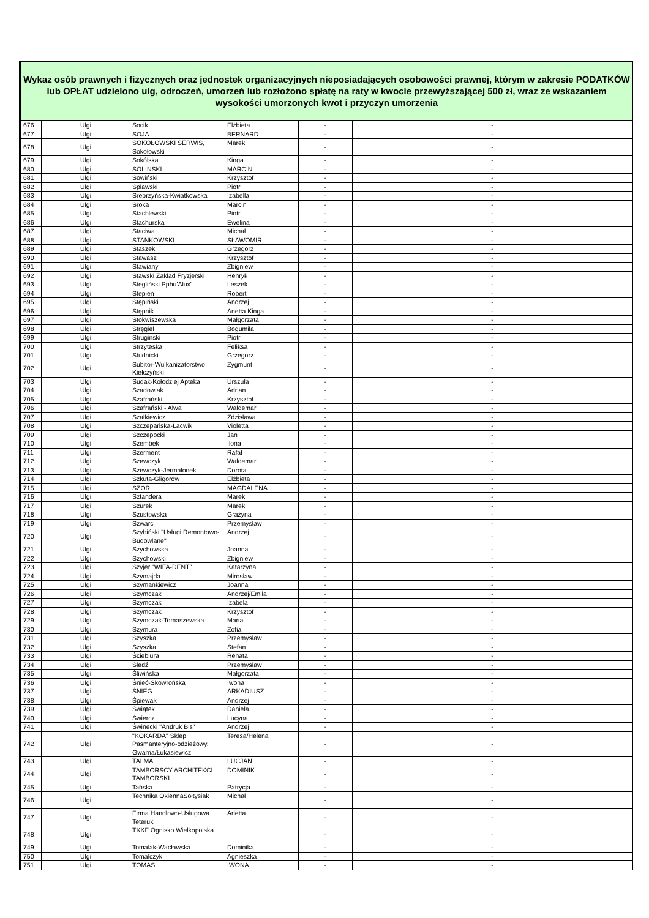Wykaz osób prawnych i fizycznych oraz jednostek organizacyjnych nieposiadających osobowości prawnej, którym w zakresie PODATKÓW lub OPŁAT udzielono ulg, odroczeń, umorzeń lub rozłożono spłatę na raty w kwocie przewyższającej 500 zł, wraz ze wskazaniem wysokości umorzonych kwot i przyczyn umorzenia
| 676 | Ulgi | Socik | Elżbieta | - | - |
| 677 | Ulgi | SOJA | BERNARD | - | - |
| 678 | Ulgi | SOKOŁOWSKI SERWIS, Sokołowski | Marek | - | - |
| 679 | Ulgi | Sokólska | Kinga | - | - |
| 680 | Ulgi | SOLIŃSKI | MARCIN | - | - |
| 681 | Ulgi | Sowiński | Krzysztof | - | - |
| 682 | Ulgi | Spławski | Piotr | - | - |
| 683 | Ulgi | Srebrzyńska-Kwiatkowska | Izabella | - | - |
| 684 | Ulgi | Sroka | Marcin | - | - |
| 685 | Ulgi | Stachlewski | Piotr | - | - |
| 686 | Ulgi | Stachurska | Ewelina | - | - |
| 687 | Ulgi | Staciwa | Michał | - | - |
| 688 | Ulgi | STANKOWSKI | SŁAWOMIR | - | - |
| 689 | Ulgi | Staszek | Grzegorz | - | - |
| 690 | Ulgi | Stawasz | Krzysztof | - | - |
| 691 | Ulgi | Stawiany | Zbigniew | - | - |
| 692 | Ulgi | Stawski Zakład Fryzjerski | Henryk | - | - |
| 693 | Ulgi | Stegliński Pphu'Alux' | Leszek | - | - |
| 694 | Ulgi | Stepień | Robert | - | - |
| 695 | Ulgi | Stępiński | Andrzej | - | - |
| 696 | Ulgi | Stępnik | Anetta Kinga | - | - |
| 697 | Ulgi | Stokwiszewska | Małgorzata | - | - |
| 698 | Ulgi | Stręgiel | Bogumiła | - | - |
| 699 | Ulgi | Struginski | Piotr | - | - |
| 700 | Ulgi | Strzyteska | Feliksa | - | - |
| 701 | Ulgi | Studnicki | Grzegorz | - | - |
| 702 | Ulgi | Subitor-Wulkanizatorstwo Kiełczyński | Zygmunt | - | - |
| 703 | Ulgi | Sudak-Kołodziej Apteka | Urszula | - | - |
| 704 | Ulgi | Szadowiak | Adrian | - | - |
| 705 | Ulgi | Szafrański | Krzysztof | - | - |
| 706 | Ulgi | Szafrański - Alwa | Waldemar | - | - |
| 707 | Ulgi | Szałkiewicz | Zdzisława | - | - |
| 708 | Ulgi | Szczepańska-Łacwik | Violetta | - | - |
| 709 | Ulgi | Szczepocki | Jan | - | - |
| 710 | Ulgi | Szembek | Ilona | - | - |
| 711 | Ulgi | Szerment | Rafał | - | - |
| 712 | Ulgi | Szewczyk | Waldemar | - | - |
| 713 | Ulgi | Szewczyk-Jermalonek | Dorota | - | - |
| 714 | Ulgi | Szkuta-Gligorow | Elżbieta | - | - |
| 715 | Ulgi | SZOR | MAGDALENA | - | - |
| 716 | Ulgi | Sztandera | Marek | - | - |
| 717 | Ulgi | Szurek | Marek | - | - |
| 718 | Ulgi | Szustowska | Grażyna | - | - |
| 719 | Ulgi | Szwarc | Przemysław | - | - |
| 720 | Ulgi | Szybiński "Usługi Remontowo-Budowlane" | Andrzej | - | - |
| 721 | Ulgi | Szychowska | Joanna | - | - |
| 722 | Ulgi | Szychowski | Zbigniew | - | - |
| 723 | Ulgi | Szyjer "WIFA-DENT" | Katarzyna | - | - |
| 724 | Ulgi | Szymajda | Mirosław | - | - |
| 725 | Ulgi | Szymankiewicz | Joanna | - | - |
| 726 | Ulgi | Szymczak | Andrzej/Emila | - | - |
| 727 | Ulgi | Szymczak | Izabela | - | - |
| 728 | Ulgi | Szymczak | Krzysztof | - | - |
| 729 | Ulgi | Szymczak-Tomaszewska | Maria | - | - |
| 730 | Ulgi | Szymura | Zofia | - | - |
| 731 | Ulgi | Szyszka | Przemysław | - | - |
| 732 | Ulgi | Szyszka | Stefan | - | - |
| 733 | Ulgi | Ściebiura | Renata | - | - |
| 734 | Ulgi | Śledź | Przemysław | - | - |
| 735 | Ulgi | Śliwińska | Małgorzata | - | - |
| 736 | Ulgi | Śnieć-Skowrońska | Iwona | - | - |
| 737 | Ulgi | ŚNIEG | ARKADIUSZ | - | - |
| 738 | Ulgi | Śpiewak | Andrzej | - | - |
| 739 | Ulgi | Świątek | Daniela | - | - |
| 740 | Ulgi | Świercz | Lucyna | - | - |
| 741 | Ulgi | Świnecki "Andruk Bis" | Andrzej | - | - |
| 742 | Ulgi | "KOKARDA" Sklep Pasmanteryjno-odzieżowy, Gwarna/Łukasiewicz | Teresa/Helena | - | - |
| 743 | Ulgi | TALMA | LUCJAN | - | - |
| 744 | Ulgi | TAMBORSCY ARCHITEKCI TAMBORSKI | DOMINIK | - | - |
| 745 | Ulgi | Tańska | Patrycja | - | - |
| 746 | Ulgi | Technika OkiennaSołtysiak | Michał | - | - |
| 747 | Ulgi | Firma Handlowo-Usługowa Teteruk | Arletta | - | - |
| 748 | Ulgi | TKKF Ognisko Wielkopolska | | - | - |
| 749 | Ulgi | Tomalak-Wacławska | Dominika | - | - |
| 750 | Ulgi | Tomalczyk | Agnieszka | - | - |
| 751 | Ulgi | TOMAS | IWONA | - | - |